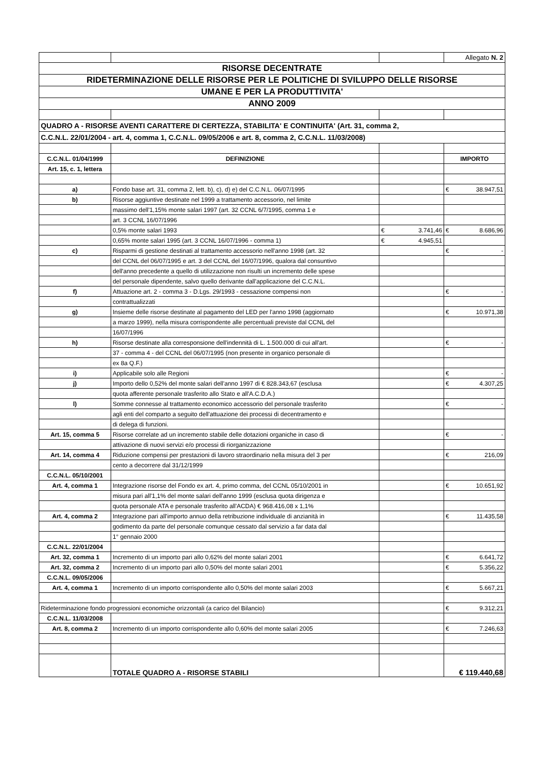| | | | Allegato N. 2 |
| RISORSE DECENTRATE | | | |
| RIDETERMINAZIONE DELLE RISORSE PER LE POLITICHE DI SVILUPPO DELLE RISORSE | | | |
| UMANE E PER LA PRODUTTIVITA' | | | |
| ANNO 2009 | | | |
| QUADRO A - RISORSE AVENTI CARATTERE DI CERTEZZA, STABILITA' E CONTINUITA' (Art. 31, comma 2, | | | |
| C.C.N.L. 22/01/2004 - art. 4, comma 1, C.C.N.L. 09/05/2006 e art. 8, comma 2, C.C.N.L. 11/03/2008) | | | |
| C.C.N.L. 01/04/1999 | DEFINIZIONE | | IMPORTO |
| Art. 15, c. 1, lettera | | | |
| a) | Fondo base art. 31, comma 2, lett. b), c), d) e) del C.C.N.L. 06/07/1995 | | € 38.947,51 |
| b) | Risorse aggiuntive destinate nel 1999 a trattamento accessorio, nel limite | | |
| | massimo dell'1,15% monte salari 1997 (art. 32 CCNL 6/7/1995, comma 1 e | | |
| | art. 3 CCNL 16/07/1996 | | |
| | 0,5% monte salari 1993 | € 3.741,46 | € 8.686,96 |
| | 0,65% monte salari 1995 (art. 3 CCNL 16/07/1996 - comma 1) | € 4.945,51 | |
| c) | Risparmi di gestione destinati al trattamento accessorio nell'anno 1998 (art. 32 | | € - |
| | del CCNL del 06/07/1995 e art. 3 del CCNL del 16/07/1996, qualora dal consuntivo | | |
| | dell'anno precedente a quello di utilizzazione non risulti un incremento delle spese | | |
| | del personale dipendente, salvo quello derivante dall'applicazione del C.C.N.L. | | |
| f) | Attuazione art. 2 - comma 3 - D.Lgs. 29/1993 - cessazione compensi non | | € - |
| | contrattualizzati | | |
| g) | Insieme delle risorse destinate al pagamento del LED per l'anno 1998 (aggiornato | | € 10.971,38 |
| | a marzo 1999), nella misura corrispondente alle percentuali previste dal CCNL del | | |
| | 16/07/1996 | | |
| h) | Risorse destinate alla corresponsione dell'indennità di L. 1.500.000 di cui all'art. | | € - |
| | 37 - comma 4 - del CCNL del 06/07/1995 (non presente in organico personale di | | |
| | ex 8a Q.F.) | | |
| i) | Applicabile solo alle Regioni | | € - |
| j) | Importo dello 0,52% del monte salari dell'anno 1997 di € 828.343,67 (esclusa | | € 4.307,25 |
| | quota afferente personale trasferito allo Stato e all'A.C.D.A.) | | |
| l) | Somme connesse al trattamento economico accessorio del personale trasferito | | € - |
| | agli enti del comparto a seguito dell'attuazione dei processi di decentramento e | | |
| | di delega di funzioni. | | |
| Art. 15, comma 5 | Risorse correlate ad un incremento stabile delle dotazioni organiche in caso di | | € - |
| | attivazione di nuovi servizi e/o processi di riorganizzazione | | |
| Art. 14, comma 4 | Riduzione compensi per prestazioni di lavoro straordinario nella misura del 3 per | | € 216,09 |
| | cento a decorrere dal 31/12/1999 | | |
| C.C.N.L. 05/10/2001 | | | |
| Art. 4, comma 1 | Integrazione risorse del Fondo ex art. 4, primo comma, del CCNL 05/10/2001 in | | € 10.651,92 |
| | misura pari all'1,1% del monte salari dell'anno 1999 (esclusa quota dirigenza e | | |
| | quota personale ATA e personale trasferito all'ACDA) € 968.416,08 x 1,1% | | |
| Art. 4, comma 2 | Integrazione pari all'importo annuo della retribuzione individuale di anzianità in | | € 11.435,58 |
| | godimento da parte del personale comunque cessato dal servizio a far data dal | | |
| | 1° gennaio 2000 | | |
| C.C.N.L. 22/01/2004 | | | |
| Art. 32, comma 1 | Incremento di un importo pari allo 0,62% del monte salari 2001 | | € 6.641,72 |
| Art. 32, comma 2 | Incremento di un importo pari allo 0,50% del monte salari 2001 | | € 5.356,22 |
| C.C.N.L. 09/05/2006 | | | |
| Art. 4, comma 1 | Incremento di un importo corrispondente allo 0,50% del monte salari 2003 | | € 5.667,21 |
| Rideterminazione fondo progressioni economiche orizzontali (a carico del Bilancio) | | | € 9.312,21 |
| C.C.N.L. 11/03/2008 | | | |
| Art. 8, comma 2 | Incremento di un importo corrispondente allo 0,60% del monte salari 2005 | | € 7.246,63 |
| | TOTALE QUADRO A - RISORSE STABILI | | € 119.440,68 |